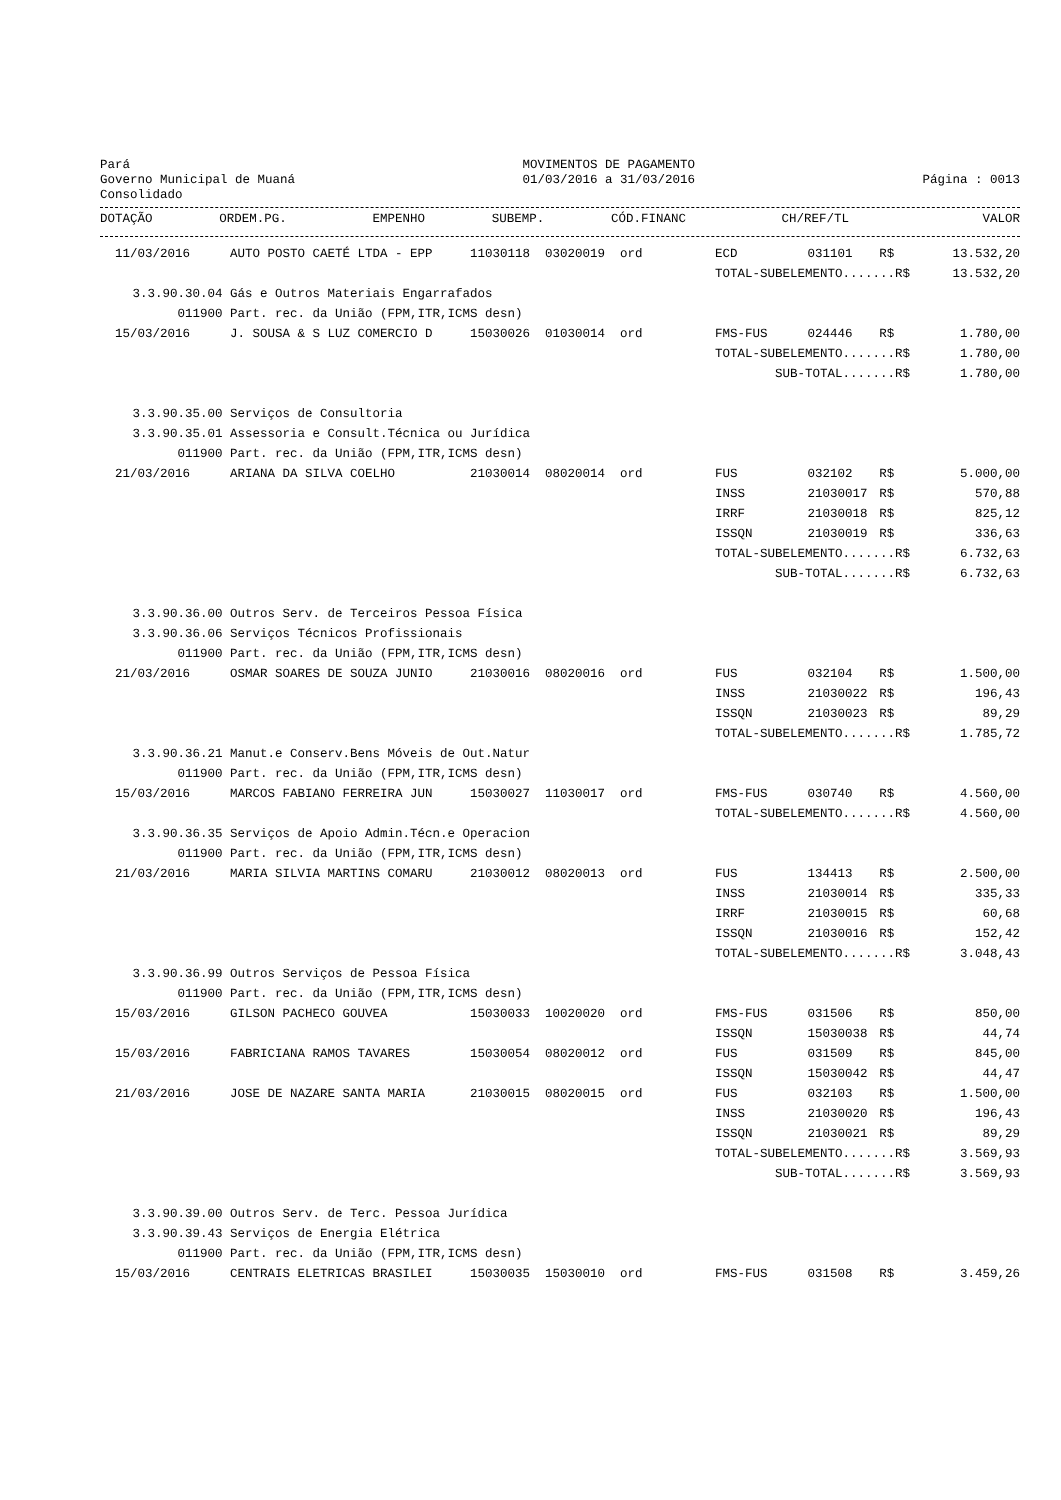Pará Governo Municipal de Muaná Consolidado
MOVIMENTOS DE PAGAMENTO 01/03/2016 a 31/03/2016
Página : 0013
| | DOTAÇÃO | ORDEM.PG. | EMPENHO | SUBEMP. | CÓD.FINANC | CH/REF/TL | | VALOR |
| --- | --- | --- | --- | --- | --- | --- | --- | --- |
| 11/03/2016 | AUTO POSTO CAETÉ LTDA - EPP | 11030118 | 03020019 | ord | ECD | 031101 | R$ | 13.532,20 |
| | | | | | TOTAL-SUBELEMENTO.......R$ | | | 13.532,20 |
| 3.3.90.30.04 | Gás e Outros Materiais Engarrafados | | | | | | | |
| 011900 | Part. rec. da União (FPM,ITR,ICMS desn) | | | | | | | |
| 15/03/2016 | J. SOUSA & S LUZ COMERCIO D | 15030026 | 01030014 | ord | FMS-FUS | 024446 | R$ | 1.780,00 |
| | | | | | TOTAL-SUBELEMENTO.......R$ | | | 1.780,00 |
| | | | | | SUB-TOTAL.......R$ | | | 1.780,00 |
| 3.3.90.35.00 | Serviços de Consultoria | | | | | | | |
| 3.3.90.35.01 | Assessoria e Consult.Técnica ou Jurídica | | | | | | | |
| 011900 | Part. rec. da União (FPM,ITR,ICMS desn) | | | | | | | |
| 21/03/2016 | ARIANA DA SILVA COELHO | 21030014 | 08020014 | ord | FUS | 032102 | R$ | 5.000,00 |
| | | | | | INSS | 21030017 | R$ | 570,88 |
| | | | | | IRRF | 21030018 | R$ | 825,12 |
| | | | | | ISSQN | 21030019 | R$ | 336,63 |
| | | | | | TOTAL-SUBELEMENTO.......R$ | | | 6.732,63 |
| | | | | | SUB-TOTAL.......R$ | | | 6.732,63 |
| 3.3.90.36.00 | Outros Serv. de Terceiros Pessoa Física | | | | | | | |
| 3.3.90.36.06 | Serviços Técnicos Profissionais | | | | | | | |
| 011900 | Part. rec. da União (FPM,ITR,ICMS desn) | | | | | | | |
| 21/03/2016 | OSMAR SOARES DE SOUZA JUNIO | 21030016 | 08020016 | ord | FUS | 032104 | R$ | 1.500,00 |
| | | | | | INSS | 21030022 | R$ | 196,43 |
| | | | | | ISSQN | 21030023 | R$ | 89,29 |
| | | | | | TOTAL-SUBELEMENTO.......R$ | | | 1.785,72 |
| 3.3.90.36.21 | Manut.e Conserv.Bens Móveis de Out.Natur | | | | | | | |
| 011900 | Part. rec. da União (FPM,ITR,ICMS desn) | | | | | | | |
| 15/03/2016 | MARCOS FABIANO FERREIRA JUN | 15030027 | 11030017 | ord | FMS-FUS | 030740 | R$ | 4.560,00 |
| | | | | | TOTAL-SUBELEMENTO.......R$ | | | 4.560,00 |
| 3.3.90.36.35 | Serviços de Apoio Admin.Técn.e Operacion | | | | | | | |
| 011900 | Part. rec. da União (FPM,ITR,ICMS desn) | | | | | | | |
| 21/03/2016 | MARIA SILVIA MARTINS COMARU | 21030012 | 08020013 | ord | FUS | 134413 | R$ | 2.500,00 |
| | | | | | INSS | 21030014 | R$ | 335,33 |
| | | | | | IRRF | 21030015 | R$ | 60,68 |
| | | | | | ISSQN | 21030016 | R$ | 152,42 |
| | | | | | TOTAL-SUBELEMENTO.......R$ | | | 3.048,43 |
| 3.3.90.36.99 | Outros Serviços de Pessoa Física | | | | | | | |
| 011900 | Part. rec. da União (FPM,ITR,ICMS desn) | | | | | | | |
| 15/03/2016 | GILSON PACHECO GOUVEA | 15030033 | 10020020 | ord | FMS-FUS | 031506 | R$ | 850,00 |
| | | | | | ISSQN | 15030038 | R$ | 44,74 |
| 15/03/2016 | FABRICIANA RAMOS TAVARES | 15030054 | 08020012 | ord | FUS | 031509 | R$ | 845,00 |
| | | | | | ISSQN | 15030042 | R$ | 44,47 |
| 21/03/2016 | JOSE DE NAZARE SANTA MARIA | 21030015 | 08020015 | ord | FUS | 032103 | R$ | 1.500,00 |
| | | | | | INSS | 21030020 | R$ | 196,43 |
| | | | | | ISSQN | 21030021 | R$ | 89,29 |
| | | | | | TOTAL-SUBELEMENTO.......R$ | | | 3.569,93 |
| | | | | | SUB-TOTAL.......R$ | | | 3.569,93 |
| 3.3.90.39.00 | Outros Serv. de Terc. Pessoa Jurídica | | | | | | | |
| 3.3.90.39.43 | Serviços de Energia Elétrica | | | | | | | |
| 011900 | Part. rec. da União (FPM,ITR,ICMS desn) | | | | | | | |
| 15/03/2016 | CENTRAIS ELETRICAS BRASILEI | 15030035 | 15030010 | ord | FMS-FUS | 031508 | R$ | 3.459,26 |